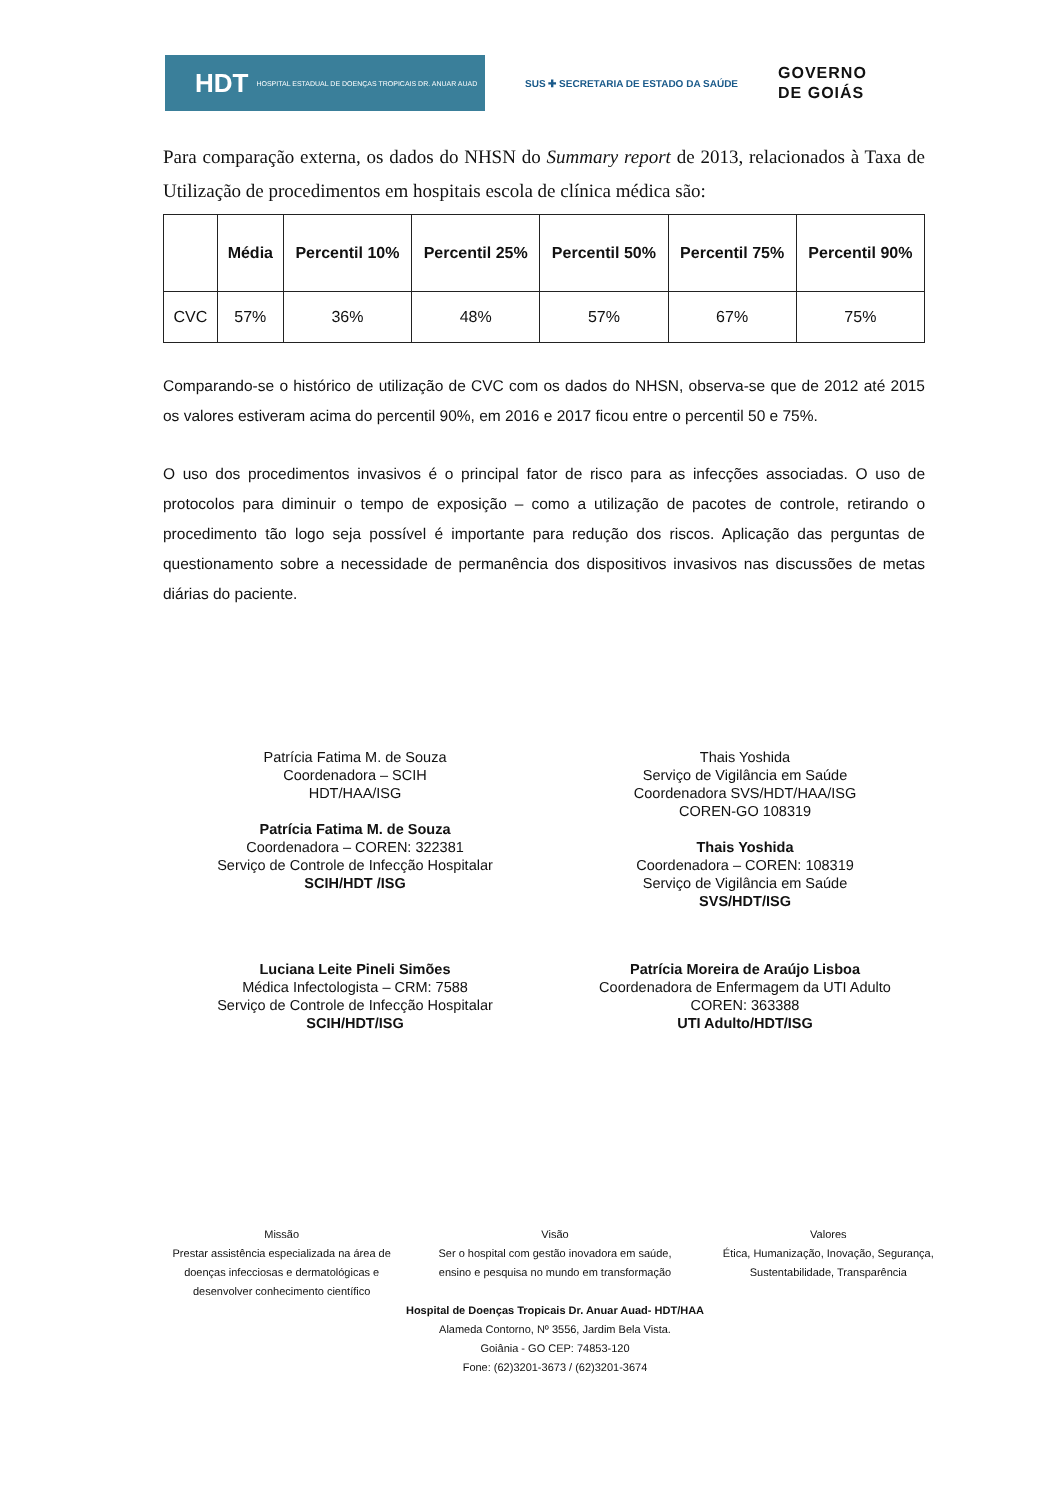HDT HOSPITAL ESTADUAL DE DOENÇAS TROPICAIS DR. ANUAR AUAD
SUS ✚ SECRETARIA DE ESTADO DA SAÚDE
GOVERNO
DE GOIÁS
Para comparação externa, os dados do NHSN do Summary report de 2013, relacionados à Taxa de Utilização de procedimentos em hospitais escola de clínica médica são:
| | Média | Percentil 10% | Percentil 25% | Percentil 50% | Percentil 75% | Percentil 90% |
| --- | --- | --- | --- | --- | --- | --- |
| CVC | 57% | 36% | 48% | 57% | 67% | 75% |
Comparando-se o histórico de utilização de CVC com os dados do NHSN, observa-se que de 2012 até 2015 os valores estiveram acima do percentil 90%, em 2016 e 2017 ficou entre o percentil 50 e 75%.
O uso dos procedimentos invasivos é o principal fator de risco para as infecções associadas. O uso de protocolos para diminuir o tempo de exposição – como a utilização de pacotes de controle, retirando o procedimento tão logo seja possível é importante para redução dos riscos. Aplicação das perguntas de questionamento sobre a necessidade de permanência dos dispositivos invasivos nas discussões de metas diárias do paciente.
Patrícia Fatima M. de Souza
Coordenadora – SCIH
HDT/HAA/ISG
Patrícia Fatima M. de Souza
Coordenadora – COREN: 322381
Serviço de Controle de Infecção Hospitalar
SCIH/HDT /ISG
Thais Yoshida
Serviço de Vigilância em Saúde
Coordenadora SVS/HDT/HAA/ISG
COREN-GO 108319
Thais Yoshida
Coordenadora – COREN: 108319
Serviço de Vigilância em Saúde
SVS/HDT/ISG
Luciana Leite Pineli Simões
Médica Infectologista – CRM: 7588
Serviço de Controle de Infecção Hospitalar
SCIH/HDT/ISG
Patrícia Moreira de Araújo Lisboa
Coordenadora de Enfermagem da UTI Adulto
COREN: 363388
UTI Adulto/HDT/ISG
Missão
Prestar assistência especializada na área de doenças infecciosas e dermatológicas e desenvolver conhecimento científico
Visão
Ser o hospital com gestão inovadora em saúde, ensino e pesquisa no mundo em transformação
Valores
Ética, Humanização, Inovação, Segurança, Sustentabilidade, Transparência
Hospital de Doenças Tropicais Dr. Anuar Auad- HDT/HAA
Alameda Contorno, Nº 3556, Jardim Bela Vista.
Goiânia - GO CEP: 74853-120
Fone: (62)3201-3673 / (62)3201-3674